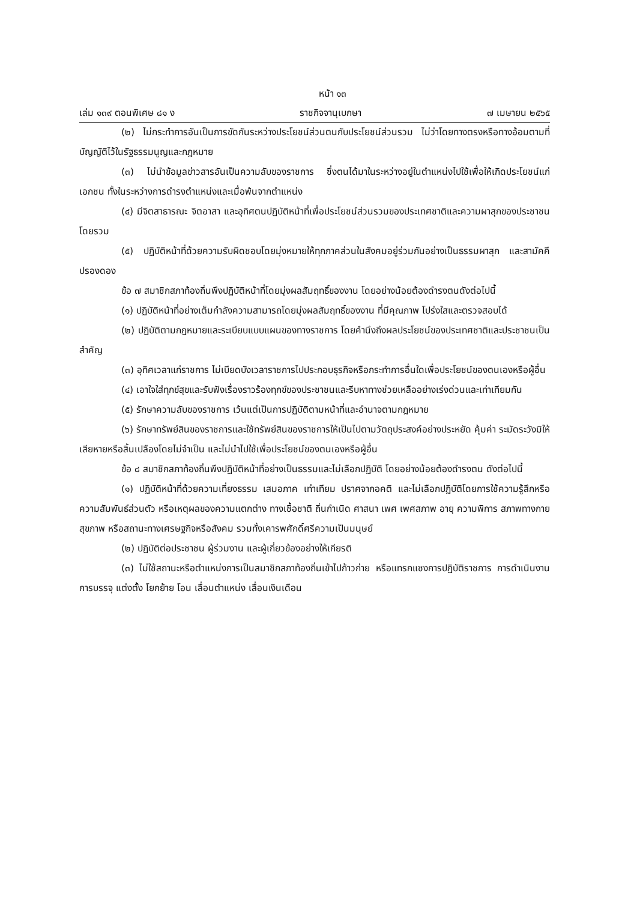หน้า ๑๓
เล่ม ๑๓๙ ตอนพิเศษ ๘๑ ง ราชกิจจานุเบกษา ๗ เมษายน ๒๕๖๕
(๒) ไม่กระทำการอันเป็นการขัดกันระหว่างประโยชน์ส่วนตนกับประโยชน์ส่วนรวม ไม่ว่าโดยทางตรงหรือทางอ้อมตามที่บัญญัติไว้ในรัฐธรรมนูญและกฎหมาย
(๓) ไม่นำข้อมูลข่าวสารอันเป็นความลับของราชการ ซึ่งตนได้มาในระหว่างอยู่ในตำแหน่งไปใช้เพื่อให้เกิดประโยชน์แก่เอกชน ทั้งในระหว่างการดำรงตำแหน่งและเมื่อพ้นจากตำแหน่ง
(๔) มีจิตสาธารณะ จิตอาสา และอุทิศตนปฏิบัติหน้าที่เพื่อประโยชน์ส่วนรวมของประเทศชาติและความผาสุกของประชาชนโดยรวม
(๕) ปฏิบัติหน้าที่ด้วยความรับผิดชอบโดยมุ่งหมายให้ทุกภาคส่วนในสังคมอยู่ร่วมกันอย่างเป็นธรรมผาสุก และสามัคคีปรองดอง
ข้อ ๗ สมาชิกสภาท้องถิ่นพึงปฏิบัติหน้าที่โดยมุ่งผลสัมฤทธิ์ของงาน โดยอย่างน้อยต้องดำรงตนดังต่อไปนี้
(๑) ปฏิบัติหน้าที่อย่างเต็มกำลังความสามารถโดยมุ่งผลสัมฤทธิ์ของงาน ที่มีคุณภาพ โปร่งใสและตรวจสอบได้
(๒) ปฏิบัติตามกฎหมายและระเบียบแบบแผนของทางราชการ โดยคำนึงถึงผลประโยชน์ของประเทศชาติและประชาชนเป็นสำคัญ
(๓) อุทิศเวลาแก่ราชการ ไม่เบียดบังเวลาราชการไปประกอบธุรกิจหรือกระทำการอื่นใดเพื่อประโยชน์ของตนเองหรือผู้อื่น
(๔) เอาใจใส่ทุกข์สุขและรับฟังเรื่องราวร้องทุกข์ของประชาชนและรีบหาทางช่วยเหลืออย่างเร่งด่วนและเท่าเทียมกัน
(๕) รักษาความลับของราชการ เว้นแต่เป็นการปฏิบัติตามหน้าที่และอำนาจตามกฎหมาย
(๖) รักษาทรัพย์สินของราชการและใช้ทรัพย์สินของราชการให้เป็นไปตามวัตถุประสงค์อย่างประหยัด คุ้มค่า ระมัดระวังมิให้เสียหายหรือสิ้นเปลืองโดยไม่จำเป็น และไม่นำไปใช้เพื่อประโยชน์ของตนเองหรือผู้อื่น
ข้อ ๘ สมาชิกสภาท้องถิ่นพึงปฏิบัติหน้าที่อย่างเป็นธรรมและไม่เลือกปฏิบัติ โดยอย่างน้อยต้องดำรงตน ดังต่อไปนี้
(๑) ปฏิบัติหน้าที่ด้วยความเที่ยงธรรม เสมอภาค เท่าเทียม ปราศจากอคติ และไม่เลือกปฏิบัติโดยการใช้ความรู้สึกหรือความสัมพันธ์ส่วนตัว หรือเหตุผลของความแตกต่าง ทางเชื้อชาติ ถิ่นกำเนิด ศาสนา เพศ เพศสภาพ อายุ ความพิการ สภาพทางกาย สุขภาพ หรือสถานะทางเศรษฐกิจหรือสังคม รวมทั้งเคารพศักดิ์ศรีความเป็นมนุษย์
(๒) ปฏิบัติต่อประชาชน ผู้ร่วมงาน และผู้เกี่ยวข้องอย่างให้เกียรติ
(๓) ไม่ใช้สถานะหรือตำแหน่งการเป็นสมาชิกสภาท้องถิ่นเข้าไปก้าวก่าย หรือแทรกแซงการปฏิบัติราชการ การดำเนินงาน การบรรจุ แต่งตั้ง โยกย้าย โอน เลื่อนตำแหน่ง เลื่อนเงินเดือน